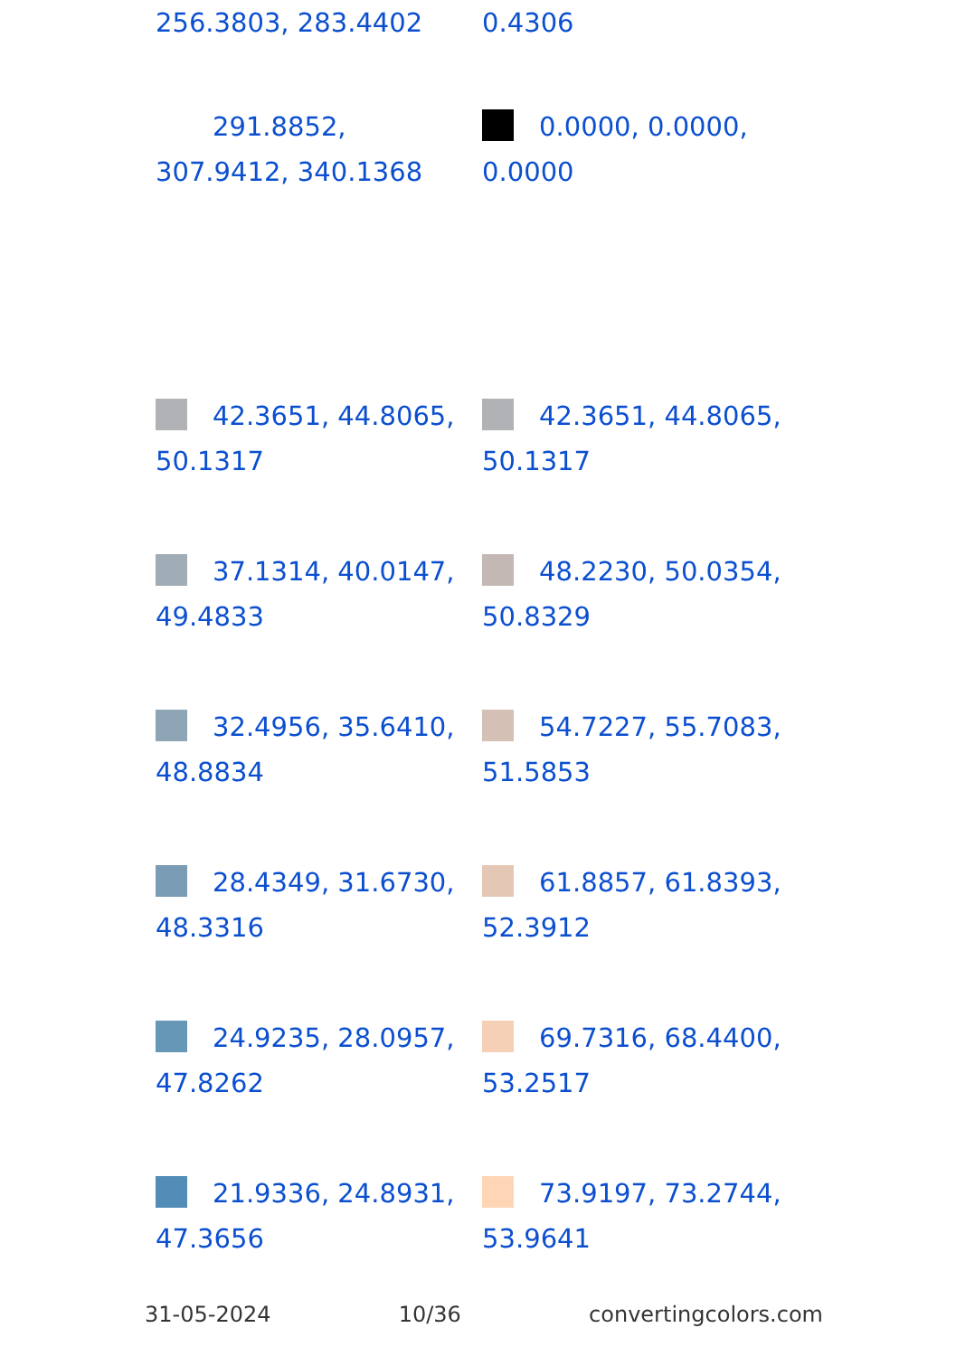| 256.3803, 283.4402 | 0.4306 |
| 291.8852, 307.9412, 340.1368 | 0.0000, 0.0000, 0.0000 |
| 42.3651, 44.8065, 50.1317 | 42.3651, 44.8065, 50.1317 |
| 37.1314, 40.0147, 49.4833 | 48.2230, 50.0354, 50.8329 |
| 32.4956, 35.6410, 48.8834 | 54.7227, 55.7083, 51.5853 |
| 28.4349, 31.6730, 48.3316 | 61.8857, 61.8393, 52.3912 |
| 24.9235, 28.0957, 47.8262 | 69.7316, 68.4400, 53.2517 |
| 21.9336, 24.8931, 47.3656 | 73.9197, 73.2744, 53.9641 |
31-05-2024 10/36 convertingcolors.com